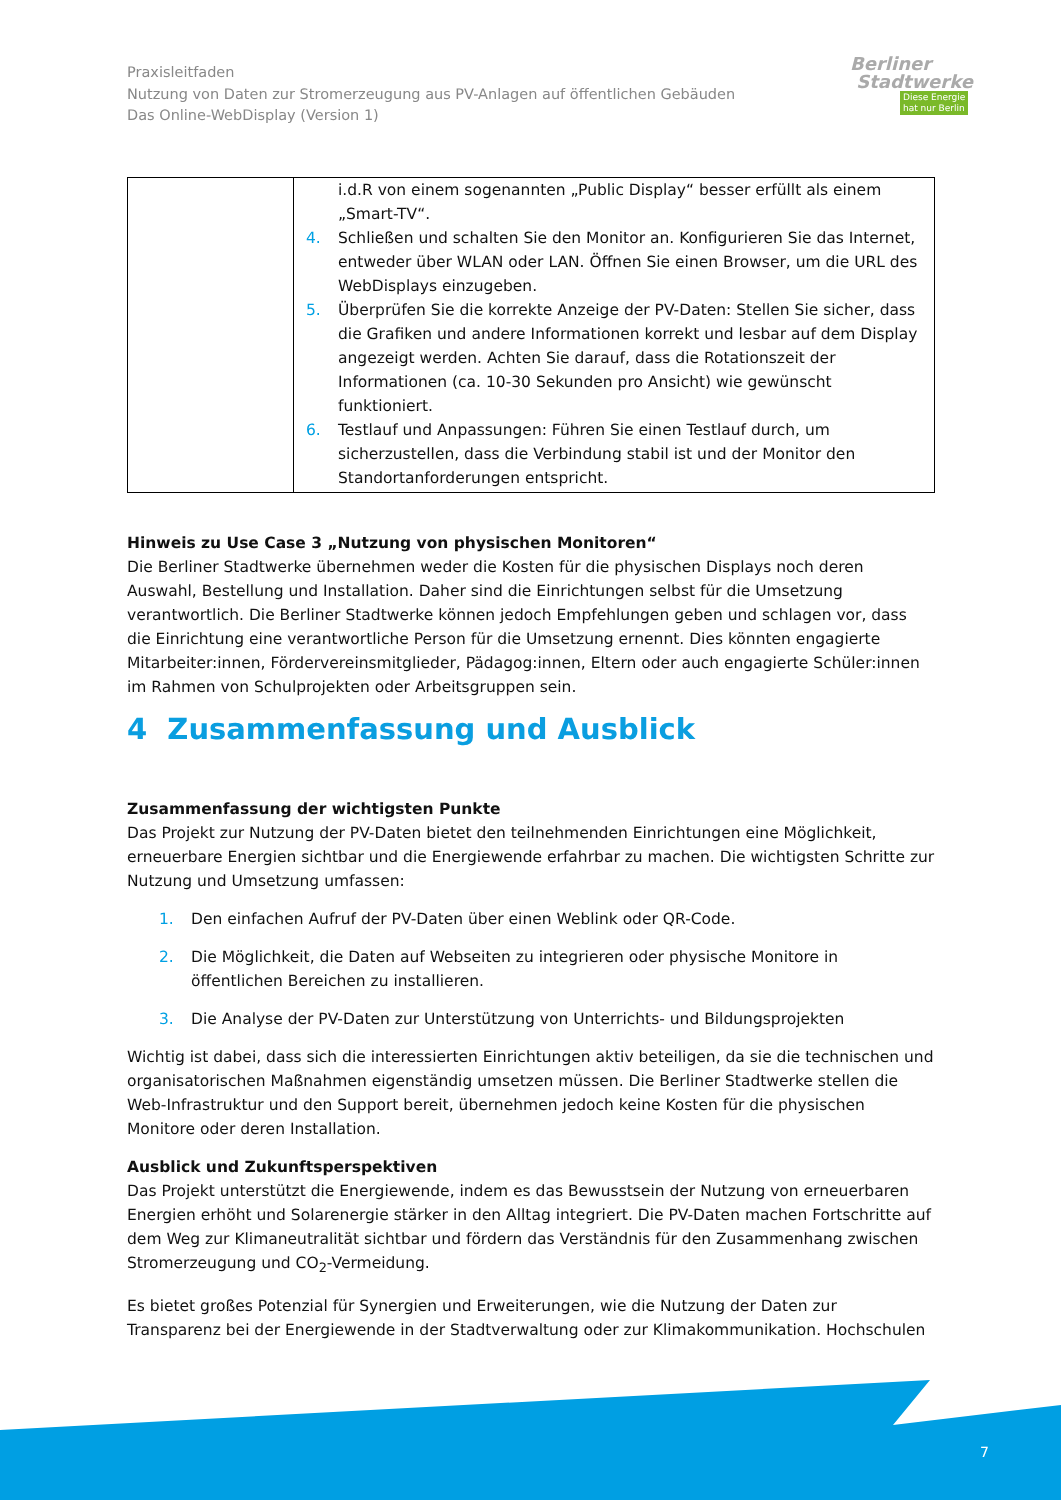Praxisleitfaden
Nutzung von Daten zur Stromerzeugung aus PV-Anlagen auf öffentlichen Gebäuden
Das Online-WebDisplay (Version 1)
Berliner
Stadtwerke
Diese Energie
hat nur Berlin
| | i.d.R von einem sogenannten „Public Display“ besser erfüllt als einem „Smart-TV“. 4. Schließen und schalten Sie den Monitor an. Konfigurieren Sie das Internet, entweder über WLAN oder LAN. Öffnen Sie einen Browser, um die URL des WebDisplays einzugeben. 5. Überprüfen Sie die korrekte Anzeige der PV-Daten: Stellen Sie sicher, dass die Grafiken und andere Informationen korrekt und lesbar auf dem Display angezeigt werden. Achten Sie darauf, dass die Rotationszeit der Informationen (ca. 10-30 Sekunden pro Ansicht) wie gewünscht funktioniert. 6. Testlauf und Anpassungen: Führen Sie einen Testlauf durch, um sicherzustellen, dass die Verbindung stabil ist und der Monitor den Standortanforderungen entspricht. |
Hinweis zu Use Case 3 „Nutzung von physischen Monitoren“
Die Berliner Stadtwerke übernehmen weder die Kosten für die physischen Displays noch deren Auswahl, Bestellung und Installation. Daher sind die Einrichtungen selbst für die Umsetzung verantwortlich. Die Berliner Stadtwerke können jedoch Empfehlungen geben und schlagen vor, dass die Einrichtung eine verantwortliche Person für die Umsetzung ernennt. Dies könnten engagierte Mitarbeiter:innen, Fördervereinsmitglieder, Pädagog:innen, Eltern oder auch engagierte Schüler:innen im Rahmen von Schulprojekten oder Arbeitsgruppen sein.
4 Zusammenfassung und Ausblick
Zusammenfassung der wichtigsten Punkte
Das Projekt zur Nutzung der PV-Daten bietet den teilnehmenden Einrichtungen eine Möglichkeit, erneuerbare Energien sichtbar und die Energiewende erfahrbar zu machen. Die wichtigsten Schritte zur Nutzung und Umsetzung umfassen:
1. Den einfachen Aufruf der PV-Daten über einen Weblink oder QR-Code.
2. Die Möglichkeit, die Daten auf Webseiten zu integrieren oder physische Monitore in öffentlichen Bereichen zu installieren.
3. Die Analyse der PV-Daten zur Unterstützung von Unterrichts- und Bildungsprojekten
Wichtig ist dabei, dass sich die interessierten Einrichtungen aktiv beteiligen, da sie die technischen und organisatorischen Maßnahmen eigenständig umsetzen müssen. Die Berliner Stadtwerke stellen die Web-Infrastruktur und den Support bereit, übernehmen jedoch keine Kosten für die physischen Monitore oder deren Installation.
Ausblick und Zukunftsperspektiven
Das Projekt unterstützt die Energiewende, indem es das Bewusstsein der Nutzung von erneuerbaren Energien erhöht und Solarenergie stärker in den Alltag integriert. Die PV-Daten machen Fortschritte auf dem Weg zur Klimaneutralität sichtbar und fördern das Verständnis für den Zusammenhang zwischen Stromerzeugung und CO<sub>2</sub>-Vermeidung.
Es bietet großes Potenzial für Synergien und Erweiterungen, wie die Nutzung der Daten zur Transparenz bei der Energiewende in der Stadtverwaltung oder zur Klimakommunikation. Hochschulen
7